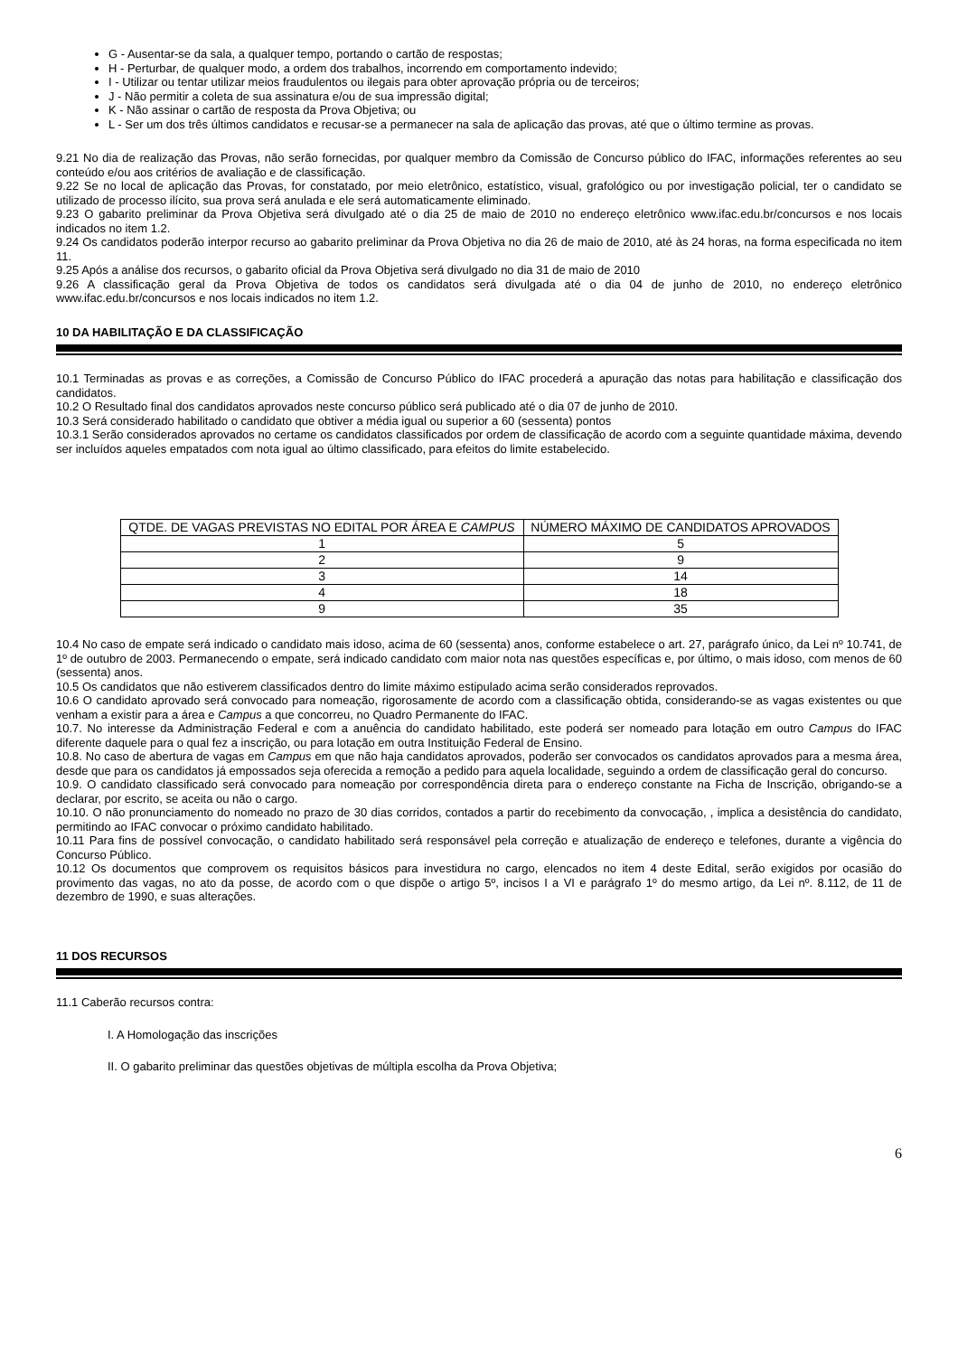G - Ausentar-se da sala, a qualquer tempo, portando o cartão de respostas;
H - Perturbar, de qualquer modo, a ordem dos trabalhos, incorrendo em comportamento indevido;
I - Utilizar ou tentar utilizar meios fraudulentos ou ilegais para obter aprovação própria ou de terceiros;
J - Não permitir a coleta de sua assinatura e/ou de sua impressão digital;
K - Não assinar o cartão de resposta da Prova Objetiva; ou
L - Ser um dos três últimos candidatos e recusar-se a permanecer na sala de aplicação das provas, até que o último termine as provas.
9.21 No dia de realização das Provas, não serão fornecidas, por qualquer membro da Comissão de Concurso público do IFAC, informações referentes ao seu conteúdo e/ou aos critérios de avaliação e de classificação.
9.22 Se no local de aplicação das Provas, for constatado, por meio eletrônico, estatístico, visual, grafológico ou por investigação policial, ter o candidato se utilizado de processo ilícito, sua prova será anulada e ele será automaticamente eliminado.
9.23 O gabarito preliminar da Prova Objetiva será divulgado até o dia 25 de maio de 2010 no endereço eletrônico www.ifac.edu.br/concursos e nos locais indicados no item 1.2.
9.24 Os candidatos poderão interpor recurso ao gabarito preliminar da Prova Objetiva no dia 26 de maio de 2010, até às 24 horas, na forma especificada no item 11.
9.25 Após a análise dos recursos, o gabarito oficial da Prova Objetiva será divulgado no dia 31 de maio de 2010
9.26 A classificação geral da Prova Objetiva de todos os candidatos será divulgada até o dia 04 de junho de 2010, no endereço eletrônico www.ifac.edu.br/concursos e nos locais indicados no item 1.2.
10 DA HABILITAÇÃO E DA CLASSIFICAÇÃO
10.1 Terminadas as provas e as correções, a Comissão de Concurso Público do IFAC procederá a apuração das notas para habilitação e classificação dos candidatos.
10.2 O Resultado final dos candidatos aprovados neste concurso público será publicado até o dia 07 de junho de 2010.
10.3 Será considerado habilitado o candidato que obtiver a média igual ou superior a 60 (sessenta) pontos
10.3.1 Serão considerados aprovados no certame os candidatos classificados por ordem de classificação de acordo com a seguinte quantidade máxima, devendo ser incluídos aqueles empatados com nota igual ao último classificado, para efeitos do limite estabelecido.
| QTDE. DE VAGAS PREVISTAS NO EDITAL POR ÁREA E CAMPUS | NÚMERO MÁXIMO DE CANDIDATOS APROVADOS |
| --- | --- |
| 1 | 5 |
| 2 | 9 |
| 3 | 14 |
| 4 | 18 |
| 9 | 35 |
10.4 No caso de empate será indicado o candidato mais idoso, acima de 60 (sessenta) anos, conforme estabelece o art. 27, parágrafo único, da Lei nº 10.741, de 1º de outubro de 2003. Permanecendo o empate, será indicado candidato com maior nota nas questões específicas e, por último, o mais idoso, com menos de 60 (sessenta) anos.
10.5 Os candidatos que não estiverem classificados dentro do limite máximo estipulado acima serão considerados reprovados.
10.6 O candidato aprovado será convocado para nomeação, rigorosamente de acordo com a classificação obtida, considerando-se as vagas existentes ou que venham a existir para a área e Campus a que concorreu, no Quadro Permanente do IFAC.
10.7. No interesse da Administração Federal e com a anuência do candidato habilitado, este poderá ser nomeado para lotação em outro Campus do IFAC diferente daquele para o qual fez a inscrição, ou para lotação em outra Instituição Federal de Ensino.
10.8. No caso de abertura de vagas em Campus em que não haja candidatos aprovados, poderão ser convocados os candidatos aprovados para a mesma área, desde que para os candidatos já empossados seja oferecida a remoção a pedido para aquela localidade, seguindo a ordem de classificação geral do concurso.
10.9. O candidato classificado será convocado para nomeação por correspondência direta para o endereço constante na Ficha de Inscrição, obrigando-se a declarar, por escrito, se aceita ou não o cargo.
10.10. O não pronunciamento do nomeado no prazo de 30 dias corridos, contados a partir do recebimento da convocação, , implica a desistência do candidato, permitindo ao IFAC convocar o próximo candidato habilitado.
10.11 Para fins de possível convocação, o candidato habilitado será responsável pela correção e atualização de endereço e telefones, durante a vigência do Concurso Público.
10.12 Os documentos que comprovem os requisitos básicos para investidura no cargo, elencados no item 4 deste Edital, serão exigidos por ocasião do provimento das vagas, no ato da posse, de acordo com o que dispõe o artigo 5º, incisos I a VI e parágrafo 1º do mesmo artigo, da Lei nº. 8.112, de 11 de dezembro de 1990, e suas alterações.
11 DOS RECURSOS
11.1 Caberão recursos contra:
I. A Homologação das inscrições
II. O gabarito preliminar das questões objetivas de múltipla escolha da Prova Objetiva;
6